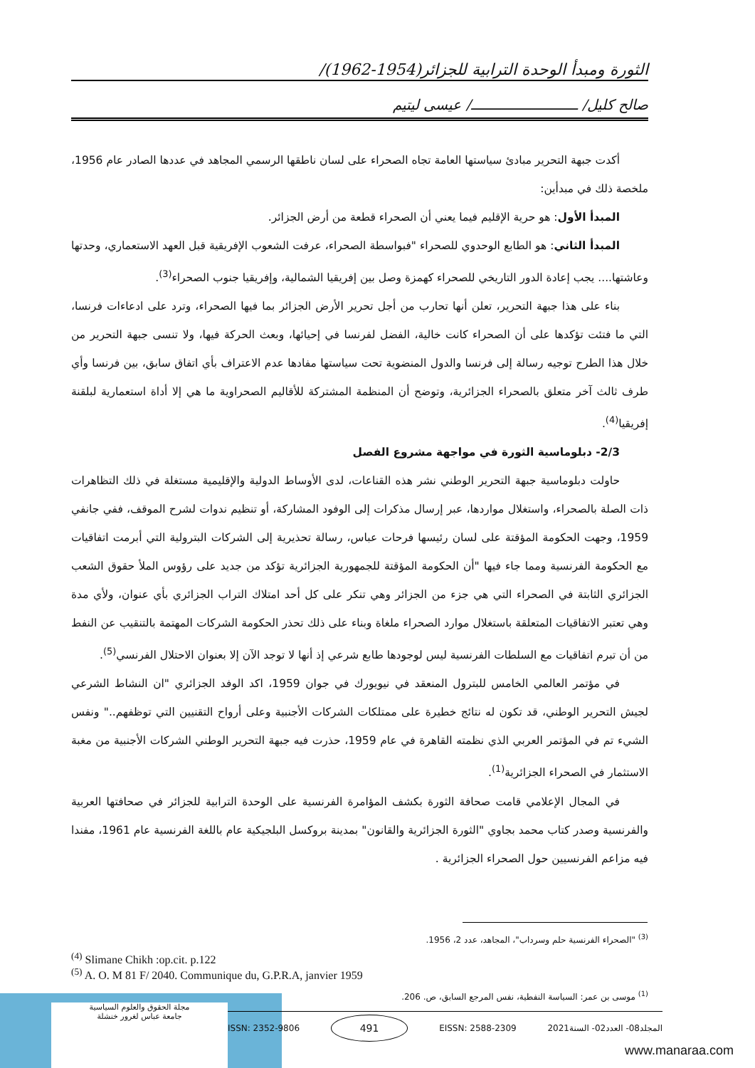الثورة ومبدأ الوحدة الترابية للجزائر(1954-1962)/
صالح كليل/ ـــــــــــــــــــــــــ/ عيسى ليتيم
أكدت جبهة التحرير مبادئ سياستها العامة تجاه الصحراء على لسان ناطقها الرسمي المجاهد في عددها الصادر عام 1956، ملخصة ذلك في مبدأين:
المبدأ الأول: هو حرية الإقليم فيما يعني أن الصحراء قطعة من أرض الجزائر.
المبدأ الثاني: هو الطابع الوحدوي للصحراء "فبواسطة الصحراء، عرفت الشعوب الإفريقية قبل العهد الاستعماري، وحدتها وعاشتها.... يجب إعادة الدور التاريخي للصحراء كهمزة وصل بين إفريقيا الشمالية، وإفريقيا جنوب الصحراء<sup>(3)</sup>.
بناء على هذا جبهة التحرير، تعلن أنها تحارب من أجل تحرير الأرض الجزائر بما فيها الصحراء، وترد على ادعاءات فرنسا، التي ما فتئت تؤكدها على أن الصحراء كانت خالية، الفضل لفرنسا في إحيائها، وبعث الحركة فيها، ولا تنسى جبهة التحرير من خلال هذا الطرح توجيه رسالة إلى فرنسا والدول المنضوية تحت سياستها مفادها عدم الاعتراف بأي اتفاق سابق، بين فرنسا وأي طرف ثالث آخر متعلق بالصحراء الجزائرية، وتوضح أن المنظمة المشتركة للأقاليم الصحراوية ما هي إلا أداة استعمارية لبلقنة إفريقيا<sup>(4)</sup>.
2/3- دبلوماسية الثورة في مواجهة مشروع الفصل
حاولت دبلوماسية جبهة التحرير الوطني نشر هذه القناعات، لدى الأوساط الدولية والإقليمية مستغلة في ذلك التظاهرات ذات الصلة بالصحراء، واستغلال مواردها، عبر إرسال مذكرات إلى الوفود المشاركة، أو تنظيم ندوات لشرح الموقف، ففي جانفي 1959، وجهت الحكومة المؤقتة على لسان رئيسها فرحات عباس، رسالة تحذيرية إلى الشركات البترولية التي أبرمت اتفاقيات مع الحكومة الفرنسية ومما جاء فيها "أن الحكومة المؤقتة للجمهورية الجزائرية تؤكد من جديد على رؤوس الملأ حقوق الشعب الجزائري الثابتة في الصحراء التي هي جزء من الجزائر وهي تنكر على كل أحد امتلاك التراب الجزائري بأي عنوان، ولأي مدة وهي تعتبر الاتفاقيات المتعلقة باستغلال موارد الصحراء ملغاة وبناء على ذلك تحذر الحكومة الشركات المهتمة بالتنقيب عن النفط من أن تبرم اتفاقيات مع السلطات الفرنسية ليس لوجودها طابع شرعي إذ أنها لا توجد الآن إلا بعنوان الاحتلال الفرنسي<sup>(5)</sup>.
في مؤتمر العالمي الخامس للبترول المنعقد في نيويورك في جوان 1959، اكد الوفد الجزائري "ان النشاط الشرعي لجيش التحرير الوطني، قد تكون له نتائج خطيرة على ممتلكات الشركات الأجنبية وعلى أرواح التقنيين التي توظفهم.." ونفس الشيء تم في المؤتمر العربي الذي نظمته القاهرة في عام 1959، حذرت فيه جبهة التحرير الوطني الشركات الأجنبية من مغبة الاستثمار في الصحراء الجزائرية<sup>(1)</sup>.
في المجال الإعلامي قامت صحافة الثورة بكشف المؤامرة الفرنسية على الوحدة الترابية للجزائر في صحافتها العربية والفرنسية وصدر كتاب محمد بجاوي "الثورة الجزائرية والقانون" بمدينة بروكسل البلجيكية عام باللغة الفرنسية عام 1961، مفندا فيه مزاعم الفرنسيين حول الصحراء الجزائرية .
<sup>(3)</sup> "الصحراء الفرنسية حلم وسرداب"، المجاهد، عدد 2، 1956.
<sup>(4)</sup> Slimane Chikh :op.cit. p.122
<sup>(5)</sup> A. O. M 81 F/ 2040. Communique du, G.P.R.A, janvier 1959
<sup>(1)</sup> موسى بن عمر: السياسة النفطية، نفس المرجع السابق، ص. 206.
مجلة الحقوق والعلوم السياسية
جامعة عباس لغرور خنشلة
ISSN: 2352-9806 491 EISSN: 2588-2309 المجلد08- العدد02- السنة2021
www.manaraa.com